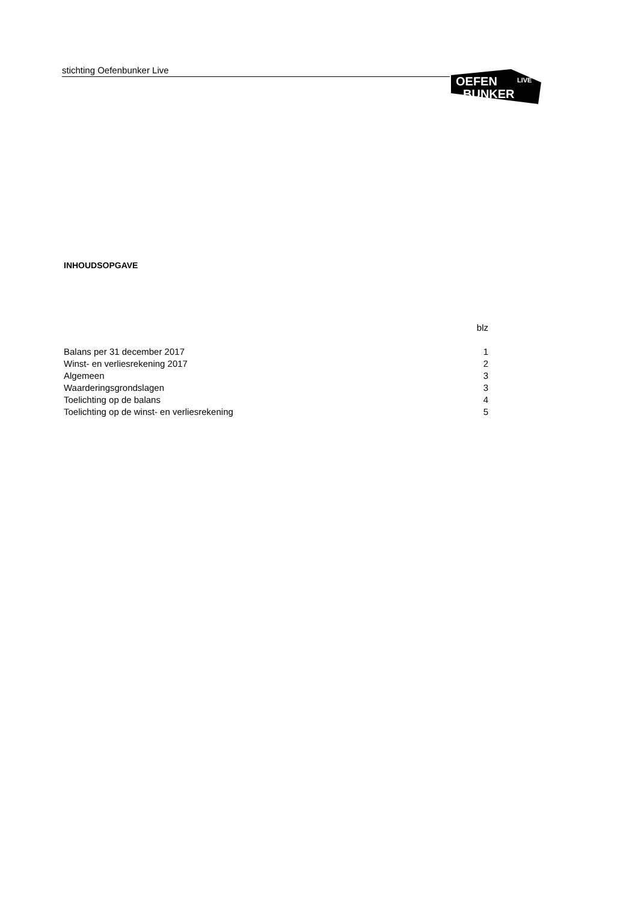stichting Oefenbunker Live
OEFEN
BUNKER
LIVE
INHOUDSOPGAVE
blz
Balans per 31 december 2017 1
Winst- en verliesrekening 2017 2
Algemeen 3
Waarderingsgrondslagen 3
Toelichting op de balans 4
Toelichting op de winst- en verliesrekening 5